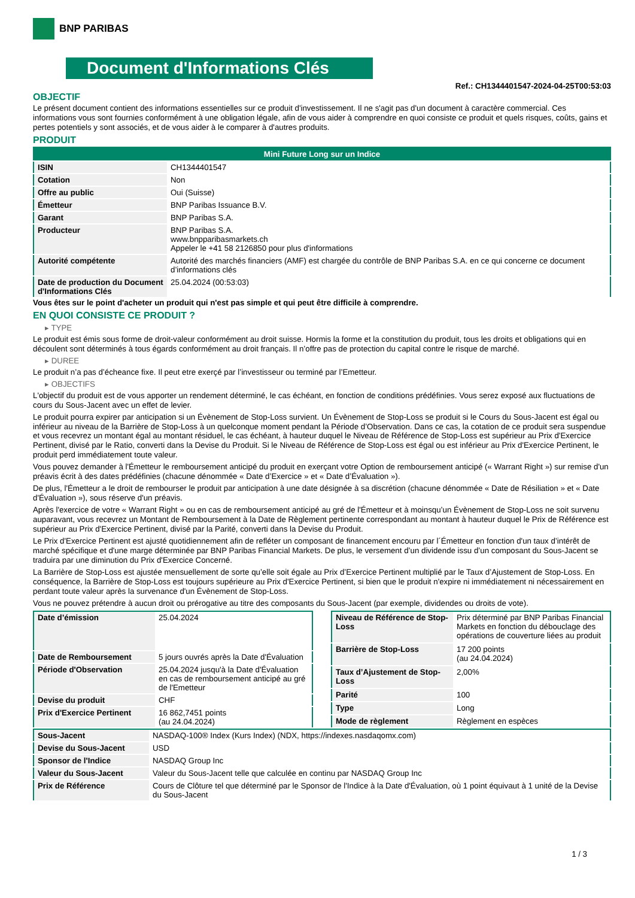BNP PARIBAS
Document d'Informations Clés
Ref.: CH1344401547-2024-04-25T00:53:03
OBJECTIF
Le présent document contient des informations essentielles sur ce produit d'investissement. Il ne s'agit pas d'un document à caractère commercial. Ces informations vous sont fournies conformément à une obligation légale, afin de vous aider à comprendre en quoi consiste ce produit et quels risques, coûts, gains et pertes potentiels y sont associés, et de vous aider à le comparer à d'autres produits.
PRODUIT
| Mini Future Long sur un Indice | |
| ISIN | CH1344401547 |
| Cotation | Non |
| Offre au public | Oui (Suisse) |
| Émetteur | BNP Paribas Issuance B.V. |
| Garant | BNP Paribas S.A. |
| Producteur | BNP Paribas S.A. www.bnpparibasmarkets.ch Appeler le +41 58 2126850 pour plus d'informations |
| Autorité compétente | Autorité des marchés financiers (AMF) est chargée du contrôle de BNP Paribas S.A. en ce qui concerne ce document d’informations clés |
| Date de production du Document d'Informations Clés | 25.04.2024 (00:53:03) |
Vous êtes sur le point d'acheter un produit qui n'est pas simple et qui peut être difficile à comprendre.
EN QUOI CONSISTE CE PRODUIT ?
▸ TYPE
Le produit est émis sous forme de droit-valeur conformément au droit suisse. Hormis la forme et la constitution du produit, tous les droits et obligations qui en découlent sont déterminés à tous égards conformément au droit français. Il n’offre pas de protection du capital contre le risque de marché.
▸ DUREE
Le produit n’a pas d’écheance fixe. Il peut etre exerçé par l’investisseur ou terminé par l’Emetteur.
▸ OBJECTIFS
L'objectif du produit est de vous apporter un rendement déterminé, le cas échéant, en fonction de conditions prédéfinies. Vous serez exposé aux fluctuations de cours du Sous-Jacent avec un effet de levier.
Le produit pourra expirer par anticipation si un Évènement de Stop-Loss survient. Un Évènement de Stop-Loss se produit si le Cours du Sous-Jacent est égal ou inférieur au niveau de la Barrière de Stop-Loss à un quelconque moment pendant la Période d’Observation. Dans ce cas, la cotation de ce produit sera suspendue et vous recevrez un montant égal au montant résiduel, le cas échéant, à hauteur duquel le Niveau de Référence de Stop-Loss est supérieur au Prix d'Exercice Pertinent, divisé par le Ratio, converti dans la Devise du Produit. Si le Niveau de Référence de Stop-Loss est égal ou est inférieur au Prix d'Exercice Pertinent, le produit perd immédiatement toute valeur.
Vous pouvez demander à l'Émetteur le remboursement anticipé du produit en exerçant votre Option de remboursement anticipé (« Warrant Right ») sur remise d'un préavis écrit à des dates prédéfinies (chacune dénommée « Date d’Exercice » et « Date d’Évaluation »).
De plus, l'Émetteur a le droit de rembourser le produit par anticipation à une date désignée à sa discrétion (chacune dénommée « Date de Résiliation » et « Date d'Évaluation »), sous réserve d'un préavis.
Après l'exercice de votre « Warrant Right » ou en cas de remboursement anticipé au gré de l'Émetteur et à moinsqu’un Évènement de Stop-Loss ne soit survenu auparavant, vous recevrez un Montant de Remboursement à la Date de Règlement pertinente correspondant au montant à hauteur duquel le Prix de Référence est supérieur au Prix d'Exercice Pertinent, divisé par la Parité, converti dans la Devise du Produit.
Le Prix d'Exercice Pertinent est ajusté quotidiennement afin de refléter un composant de financement encouru par l´Émetteur en fonction d'un taux d’intérêt de marché spécifique et d'une marge déterminée par BNP Paribas Financial Markets. De plus, le versement d’un dividende issu d’un composant du Sous-Jacent se traduira par une diminution du Prix d'Exercice Concerné.
La Barrière de Stop-Loss est ajustée mensuellement de sorte qu’elle soit égale au Prix d’Exercice Pertinent multiplié par le Taux d’Ajustement de Stop-Loss. En conséquence, la Barrière de Stop-Loss est toujours supérieure au Prix d'Exercice Pertinent, si bien que le produit n'expire ni immédiatement ni nécessairement en perdant toute valeur après la survenance d'un Évènement de Stop-Loss.
Vous ne pouvez prétendre à aucun droit ou prérogative au titre des composants du Sous-Jacent (par exemple, dividendes ou droits de vote).
| Date d’émission | 25.04.2024 |
| Date de Remboursement | 5 jours ouvrés après la Date d'Évaluation |
| Période d'Observation | 25.04.2024 jusqu'à la Date d'Évaluation en cas de remboursement anticipé au gré de l'Emetteur |
| Devise du produit | CHF |
| Prix d'Exercice Pertinent | 16 862,7451 points (au 24.04.2024) |
| Niveau de Référence de Stop-Loss | Prix déterminé par BNP Paribas Financial Markets en fonction du débouclage des opérations de couverture liées au produit |
| Barrière de Stop-Loss | 17 200 points (au 24.04.2024) |
| Taux d’Ajustement de Stop-Loss | 2,00% |
| Parité | 100 |
| Type | Long |
| Mode de règlement | Règlement en espèces |
| Sous-Jacent | NASDAQ-100® Index (Kurs Index) (NDX, https://indexes.nasdaqomx.com) |
| Devise du Sous-Jacent | USD |
| Sponsor de l'Indice | NASDAQ Group Inc |
| Valeur du Sous-Jacent | Valeur du Sous-Jacent telle que calculée en continu par NASDAQ Group Inc |
| Prix de Référence | Cours de Clôture tel que déterminé par le Sponsor de l'Indice à la Date d'Évaluation, où 1 point équivaut à 1 unité de la Devise du Sous-Jacent |
1 / 3